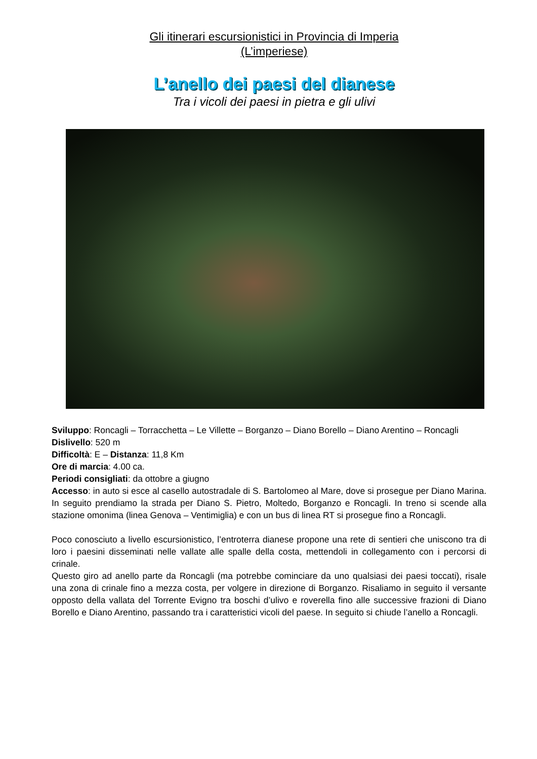Gli itinerari escursionistici in Provincia di Imperia
(L’imperiese)
L’anello dei paesi del dianese
Tra i vicoli dei paesi in pietra e gli ulivi
Sviluppo: Roncagli – Torracchetta – Le Villette – Borganzo – Diano Borello – Diano Arentino – Roncagli
Dislivello: 520 m
Difficoltà: E – Distanza: 11,8 Km
Ore di marcia: 4.00 ca.
Periodi consigliati: da ottobre a giugno
Accesso: in auto si esce al casello autostradale di S. Bartolomeo al Mare, dove si prosegue per Diano Marina. In seguito prendiamo la strada per Diano S. Pietro, Moltedo, Borganzo e Roncagli. In treno si scende alla stazione omonima (linea Genova – Ventimiglia) e con un bus di linea RT si prosegue fino a Roncagli.
Poco conosciuto a livello escursionistico, l’entroterra dianese propone una rete di sentieri che uniscono tra di loro i paesini disseminati nelle vallate alle spalle della costa, mettendoli in collegamento con i percorsi di crinale.
Questo giro ad anello parte da Roncagli (ma potrebbe cominciare da uno qualsiasi dei paesi toccati), risale una zona di crinale fino a mezza costa, per volgere in direzione di Borganzo. Risaliamo in seguito il versante opposto della vallata del Torrente Evigno tra boschi d’ulivo e roverella fino alle successive frazioni di Diano Borello e Diano Arentino, passando tra i caratteristici vicoli del paese. In seguito si chiude l’anello a Roncagli.